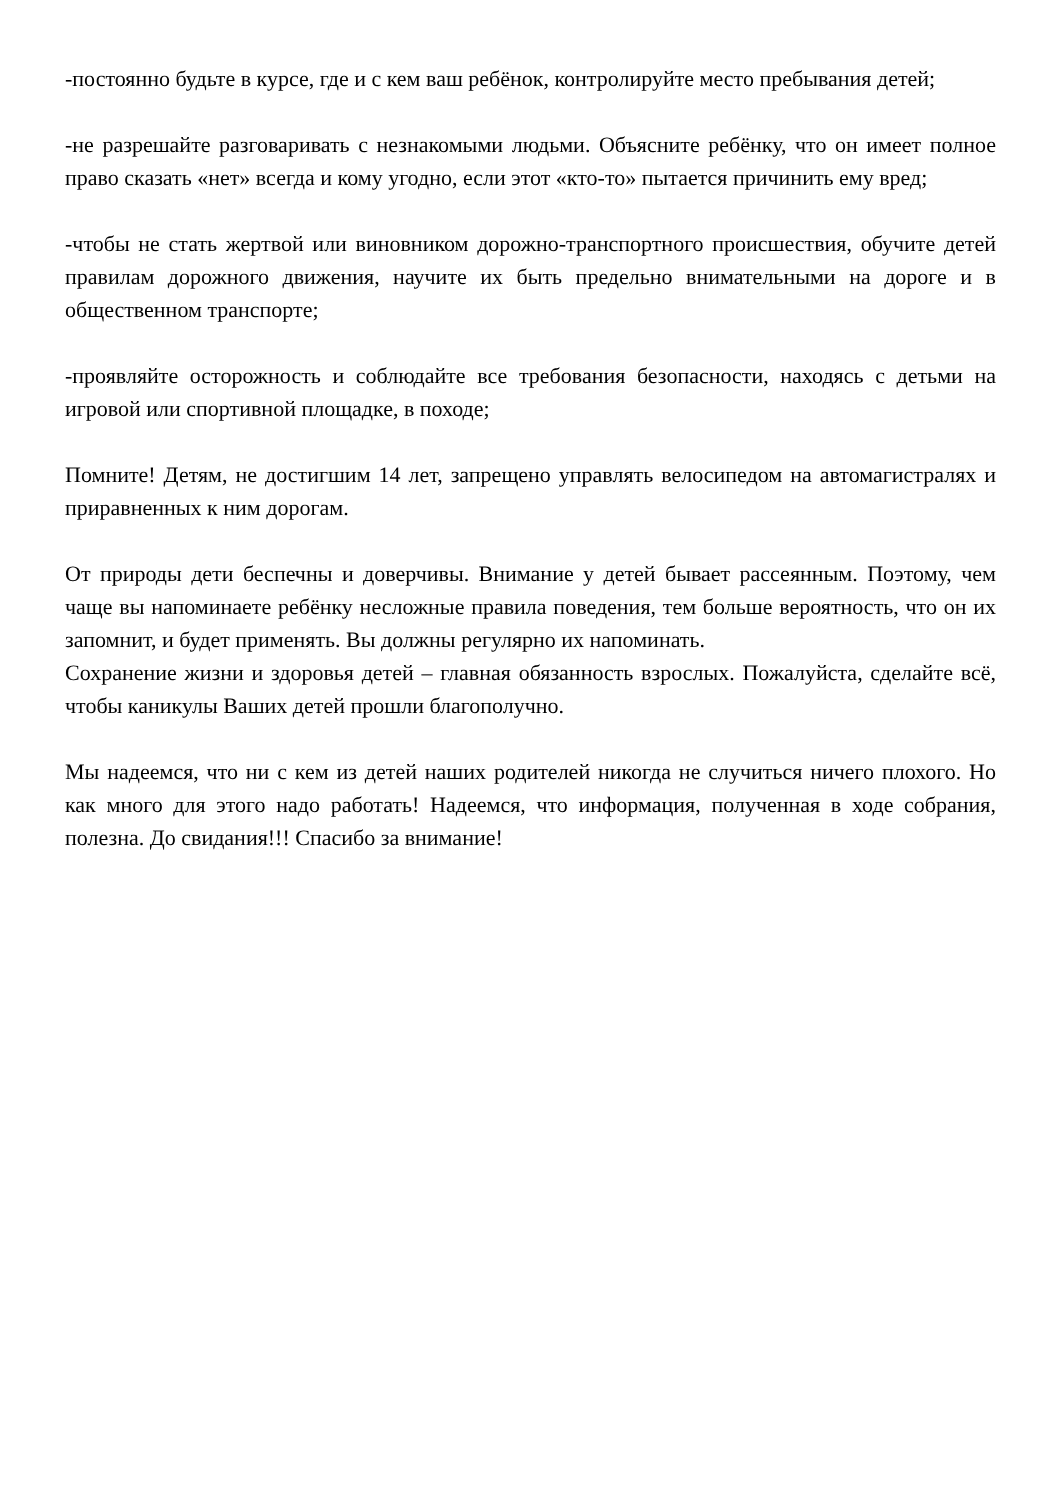-постоянно будьте в курсе, где и с кем ваш ребёнок, контролируйте место пребывания детей;
-не разрешайте разговаривать с незнакомыми людьми. Объясните ребёнку, что он имеет полное право сказать «нет» всегда и кому угодно, если этот «кто-то» пытается причинить ему вред;
-чтобы не стать жертвой или виновником дорожно-транспортного происшествия, обучите детей правилам дорожного движения, научите их быть предельно внимательными на дороге и в общественном транспорте;
-проявляйте осторожность и соблюдайте все требования безопасности, находясь с детьми на игровой или спортивной площадке, в походе;
Помните! Детям, не достигшим 14 лет, запрещено управлять велосипедом на автомагистралях и приравненных к ним дорогам.
От природы дети беспечны и доверчивы. Внимание у детей бывает рассеянным. Поэтому, чем чаще вы напоминаете ребёнку несложные правила поведения, тем больше вероятность, что он их запомнит, и будет применять. Вы должны регулярно их напоминать.
Сохранение жизни и здоровья детей – главная обязанность взрослых. Пожалуйста, сделайте всё, чтобы каникулы Ваших детей прошли благополучно.
Мы надеемся, что ни с кем из детей наших родителей никогда не случиться ничего плохого. Но как много для этого надо работать! Надеемся, что информация, полученная в ходе собрания, полезна. До свидания!!! Спасибо за внимание!